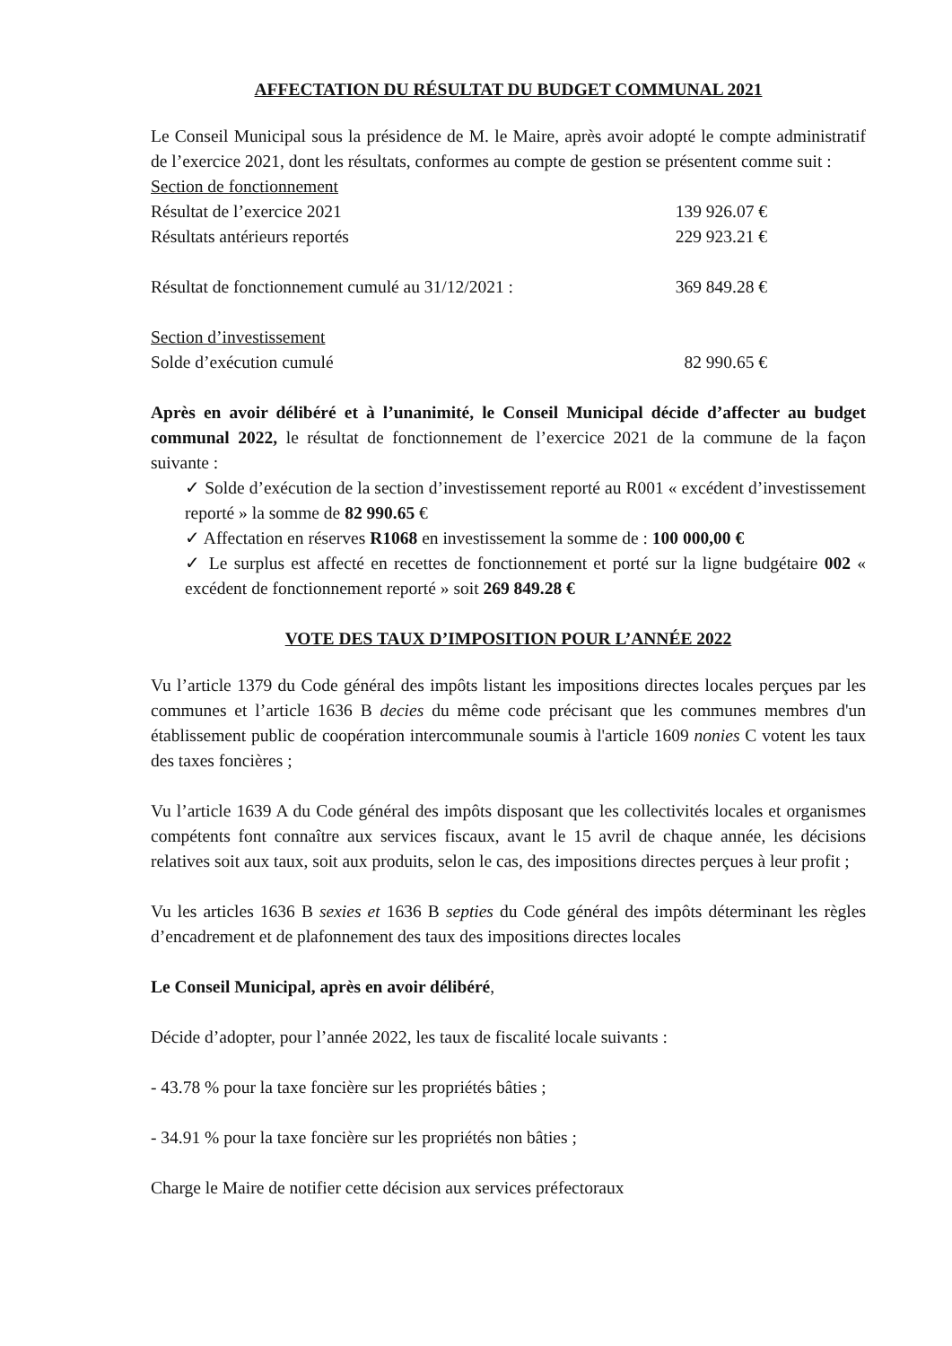AFFECTATION DU RÉSULTAT DU BUDGET COMMUNAL 2021
Le Conseil Municipal sous la présidence de M. le Maire, après avoir adopté le compte administratif de l’exercice 2021, dont les résultats, conformes au compte de gestion se présentent comme suit :
Section de fonctionnement
Résultat de l’exercice 2021 139 926.07 €
Résultats antérieurs reportés 229 923.21 €
Résultat de fonctionnement cumulé au 31/12/2021 : 369 849.28 €
Section d’investissement
Solde d’exécution cumulé 82 990.65 €
Après en avoir délibéré et à l’unanimité, le Conseil Municipal décide d’affecter au budget communal 2022, le résultat de fonctionnement de l’exercice 2021 de la commune de la façon suivante :
✓ Solde d’exécution de la section d’investissement reporté au R001 « excédent d’investissement reporté » la somme de 82 990.65 €
✓ Affectation en réserves R1068 en investissement la somme de : 100 000,00 €
✓ Le surplus est affecté en recettes de fonctionnement et porté sur la ligne budgétaire 002 « excédent de fonctionnement reporté » soit 269 849.28 €
VOTE DES TAUX D’IMPOSITION POUR L’ANNÉE 2022
Vu l’article 1379 du Code général des impôts listant les impositions directes locales perçues par les communes et l’article 1636 B decies du même code précisant que les communes membres d'un établissement public de coopération intercommunale soumis à l'article 1609 nonies C votent les taux des taxes foncières ;
Vu l’article 1639 A du Code général des impôts disposant que les collectivités locales et organismes compétents font connaître aux services fiscaux, avant le 15 avril de chaque année, les décisions relatives soit aux taux, soit aux produits, selon le cas, des impositions directes perçues à leur profit ;
Vu les articles 1636 B sexies et 1636 B septies du Code général des impôts déterminant les règles d’encadrement et de plafonnement des taux des impositions directes locales
Le Conseil Municipal, après en avoir délibéré,
Décide d’adopter, pour l’année 2022, les taux de fiscalité locale suivants :
- 43.78 % pour la taxe foncière sur les propriétés bâties ;
- 34.91 % pour la taxe foncière sur les propriétés non bâties ;
Charge le Maire de notifier cette décision aux services préfectoraux